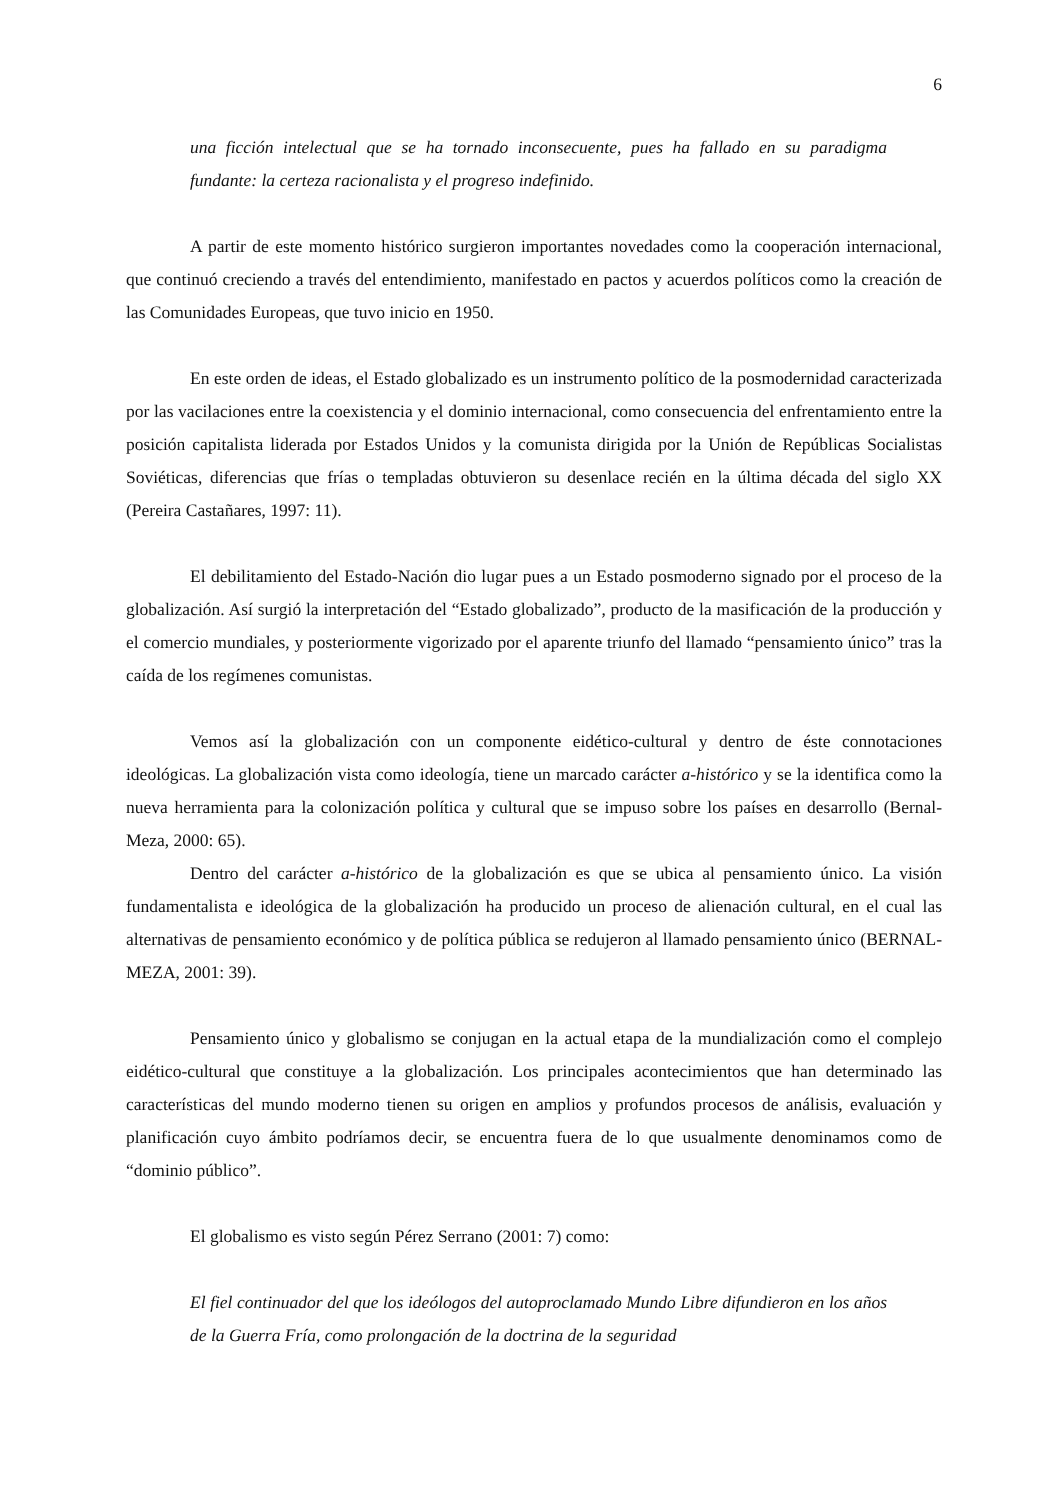6
una ficción intelectual que se ha tornado inconsecuente, pues ha fallado en su paradigma fundante: la certeza racionalista y el progreso indefinido.
A partir de este momento histórico surgieron importantes novedades como la cooperación internacional, que continuó creciendo a través del entendimiento, manifestado en pactos y acuerdos políticos como la creación de las Comunidades Europeas, que tuvo inicio en 1950.
En este orden de ideas, el Estado globalizado es un instrumento político de la posmodernidad caracterizada por las vacilaciones entre la coexistencia y el dominio internacional, como consecuencia del enfrentamiento entre la posición capitalista liderada por Estados Unidos y la comunista dirigida por la Unión de Repúblicas Socialistas Soviéticas, diferencias que frías o templadas obtuvieron su desenlace recién en la última década del siglo XX (Pereira Castañares, 1997: 11).
El debilitamiento del Estado-Nación dio lugar pues a un Estado posmoderno signado por el proceso de la globalización. Así surgió la interpretación del “Estado globalizado”, producto de la masificación de la producción y el comercio mundiales, y posteriormente vigorizado por el aparente triunfo del llamado “pensamiento único” tras la caída de los regímenes comunistas.
Vemos así la globalización con un componente eidético-cultural y dentro de éste connotaciones ideológicas. La globalización vista como ideología, tiene un marcado carácter a-histórico y se la identifica como la nueva herramienta para la colonización política y cultural que se impuso sobre los países en desarrollo (Bernal-Meza, 2000: 65).
Dentro del carácter a-histórico de la globalización es que se ubica al pensamiento único. La visión fundamentalista e ideológica de la globalización ha producido un proceso de alienación cultural, en el cual las alternativas de pensamiento económico y de política pública se redujeron al llamado pensamiento único (BERNAL-MEZA, 2001: 39).
Pensamiento único y globalismo se conjugan en la actual etapa de la mundialización como el complejo eidético-cultural que constituye a la globalización. Los principales acontecimientos que han determinado las características del mundo moderno tienen su origen en amplios y profundos procesos de análisis, evaluación y planificación cuyo ámbito podríamos decir, se encuentra fuera de lo que usualmente denominamos como de “dominio público”.
El globalismo es visto según Pérez Serrano (2001: 7) como:
El fiel continuador del que los ideólogos del autoproclamado Mundo Libre difundieron en los años de la Guerra Fría, como prolongación de la doctrina de la seguridad